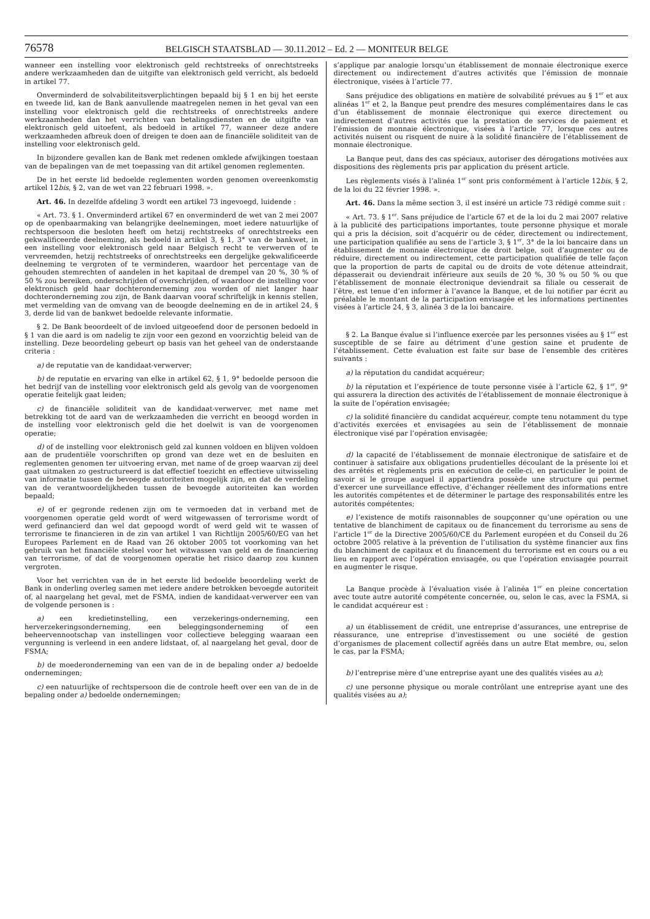76578 BELGISCH STAATSBLAD — 30.11.2012 – Ed. 2 — MONITEUR BELGE
wanneer een instelling voor elektronisch geld rechtstreeks of onrechtstreeks andere werkzaamheden dan de uitgifte van elektronisch geld verricht, als bedoeld in artikel 77.
Onverminderd de solvabiliteitsverplichtingen bepaald bij § 1 en bij het eerste en tweede lid, kan de Bank aanvullende maatregelen nemen in het geval van een instelling voor elektronisch geld die rechtstreeks of onrechtstreeks andere werkzaamheden dan het verrichten van betalingsdiensten en de uitgifte van elektronisch geld uitoefent, als bedoeld in artikel 77, wanneer deze andere werkzaamheden afbreuk doen of dreigen te doen aan de financiële soliditeit van de instelling voor elektronisch geld.
In bijzondere gevallen kan de Bank met redenen omklede afwijkingen toestaan van de bepalingen van de met toepassing van dit artikel genomen reglementen.
De in het eerste lid bedoelde reglementen worden genomen overeenkomstig artikel 12bis, § 2, van de wet van 22 februari 1998. ».
Art. 46. In dezelfde afdeling 3 wordt een artikel 73 ingevoegd, luidende :
« Art. 73. § 1. Onverminderd artikel 67 en onverminderd de wet van 2 mei 2007 op de openbaarmaking van belangrijke deelnemingen, moet iedere natuurlijke of rechtspersoon die besloten heeft om hetzij rechtstreeks of onrechtstreeks een gekwalificeerde deelneming, als bedoeld in artikel 3, § 1, 3° van de bankwet, in een instelling voor elektronisch geld naar Belgisch recht te verwerven of te vervreemden, hetzij rechtstreeks of onrechtstreeks een dergelijke gekwalificeerde deelneming te vergroten of te verminderen, waardoor het percentage van de gehouden stemrechten of aandelen in het kapitaal de drempel van 20 %, 30 % of 50 % zou bereiken, onderschrijden of overschrijden, of waardoor de instelling voor elektronisch geld haar dochteronderneming zou worden of niet langer haar dochteronderneming zou zijn, de Bank daarvan vooraf schriftelijk in kennis stellen, met vermelding van de omvang van de beoogde deelneming en de in artikel 24, § 3, derde lid van de bankwet bedoelde relevante informatie.
§ 2. De Bank beoordeelt of de invloed uitgeoefend door de personen bedoeld in § 1 van die aard is om nadelig te zijn voor een gezond en voorzichtig beleid van de instelling. Deze beoordeling gebeurt op basis van het geheel van de onderstaande criteria :
a) de reputatie van de kandidaat-verwerver;
b) de reputatie en ervaring van elke in artikel 62, § 1, 9° bedoelde persoon die het bedrijf van de instelling voor elektronisch geld als gevolg van de voorgenomen operatie feitelijk gaat leiden;
c) de financiële soliditeit van de kandidaat-verwerver, met name met betrekking tot de aard van de werkzaamheden die verricht en beoogd worden in de instelling voor elektronisch geld die het doelwit is van de voorgenomen operatie;
d) of de instelling voor elektronisch geld zal kunnen voldoen en blijven voldoen aan de prudentiële voorschriften op grond van deze wet en de besluiten en reglementen genomen ter uitvoering ervan, met name of de groep waarvan zij deel gaat uitmaken zo gestructureerd is dat effectief toezicht en effectieve uitwisseling van informatie tussen de bevoegde autoriteiten mogelijk zijn, en dat de verdeling van de verantwoordelijkheden tussen de bevoegde autoriteiten kan worden bepaald;
e) of er gegronde redenen zijn om te vermoeden dat in verband met de voorgenomen operatie geld wordt of werd witgewassen of terrorisme wordt of werd gefinancierd dan wel dat gepoogd wordt of werd geld wit te wassen of terrorisme te financieren in de zin van artikel 1 van Richtlijn 2005/60/EG van het Europees Parlement en de Raad van 26 oktober 2005 tot voorkoming van het gebruik van het financiële stelsel voor het witwassen van geld en de financiering van terrorisme, of dat de voorgenomen operatie het risico daarop zou kunnen vergroten.
Voor het verrichten van de in het eerste lid bedoelde beoordeling werkt de Bank in onderling overleg samen met iedere andere betrokken bevoegde autoriteit of, al naargelang het geval, met de FSMA, indien de kandidaat-verwerver een van de volgende personen is :
a) een kredietinstelling, een verzekerings-onderneming, een herverzekeringsonderneming, een beleggingsonderneming of een beheervennootschap van instellingen voor collectieve belegging waaraan een vergunning is verleend in een andere lidstaat, of, al naargelang het geval, door de FSMA;
b) de moederonderneming van een van de in de bepaling onder a) bedoelde ondernemingen;
c) een natuurlijke of rechtspersoon die de controle heeft over een van de in de bepaling onder a) bedoelde ondernemingen;
s’applique par analogie lorsqu’un établissement de monnaie électronique exerce directement ou indirectement d’autres activités que l’émission de monnaie électronique, visées à l’article 77.
Sans préjudice des obligations en matière de solvabilité prévues au § 1<sup>er</sup> et aux alinéas 1<sup>er</sup> et 2, la Banque peut prendre des mesures complémentaires dans le cas d’un établissement de monnaie électronique qui exerce directement ou indirectement d’autres activités que la prestation de services de paiement et l’émission de monnaie électronique, visées à l’article 77, lorsque ces autres activités nuisent ou risquent de nuire à la solidité financière de l’établissement de monnaie électronique.
La Banque peut, dans des cas spéciaux, autoriser des dérogations motivées aux dispositions des règlements pris par application du présent article.
Les règlements visés à l’alinéa 1<sup>er</sup> sont pris conformément à l’article 12bis, § 2, de la loi du 22 février 1998. ».
Art. 46. Dans la même section 3, il est inséré un article 73 rédigé comme suit :
« Art. 73. § 1<sup>er</sup>. Sans préjudice de l’article 67 et de la loi du 2 mai 2007 relative à la publicité des participations importantes, toute personne physique et morale qui a pris la décision, soit d’acquérir ou de céder, directement ou indirectement, une participation qualifiée au sens de l’article 3, § 1<sup>er</sup>, 3° de la loi bancaire dans un établissement de monnaie électronique de droit belge, soit d’augmenter ou de réduire, directement ou indirectement, cette participation qualifiée de telle façon que la proportion de parts de capital ou de droits de vote détenue atteindrait, dépasserait ou deviendrait inférieure aux seuils de 20 %, 30 % ou 50 % ou que l’établissement de monnaie électronique deviendrait sa filiale ou cesserait de l’être, est tenue d’en informer à l’avance la Banque, et de lui notifier par écrit au préalable le montant de la participation envisagée et les informations pertinentes visées à l’article 24, § 3, alinéa 3 de la loi bancaire.
§ 2. La Banque évalue si l’influence exercée par les personnes visées au § 1<sup>er</sup> est susceptible de se faire au détriment d’une gestion saine et prudente de l’établissement. Cette évaluation est faite sur base de l’ensemble des critères suivants :
a) la réputation du candidat acquéreur;
b) la réputation et l’expérience de toute personne visée à l’article 62, § 1<sup>er</sup>, 9° qui assurera la direction des activités de l’établissement de monnaie électronique à la suite de l’opération envisagée;
c) la solidité financière du candidat acquéreur, compte tenu notamment du type d’activités exercées et envisagées au sein de l’établissement de monnaie électronique visé par l’opération envisagée;
d) la capacité de l’établissement de monnaie électronique de satisfaire et de continuer à satisfaire aux obligations prudentielles découlant de la présente loi et des arrêtés et règlements pris en exécution de celle-ci, en particulier le point de savoir si le groupe auquel il appartiendra possède une structure qui permet d’exercer une surveillance effective, d’échanger réellement des informations entre les autorités compétentes et de déterminer le partage des responsabilités entre les autorités compétentes;
e) l’existence de motifs raisonnables de soupçonner qu’une opération ou une tentative de blanchiment de capitaux ou de financement du terrorisme au sens de l’article 1<sup>er</sup> de la Directive 2005/60/CE du Parlement européen et du Conseil du 26 octobre 2005 relative à la prévention de l’utilisation du système financier aux fins du blanchiment de capitaux et du financement du terrorisme est en cours ou a eu lieu en rapport avec l’opération envisagée, ou que l’opération envisagée pourrait en augmenter le risque.
La Banque procède à l’évaluation visée à l’alinéa 1<sup>er</sup> en pleine concertation avec toute autre autorité compétente concernée, ou, selon le cas, avec la FSMA, si le candidat acquéreur est :
a) un établissement de crédit, une entreprise d’assurances, une entreprise de réassurance, une entreprise d’investissement ou une société de gestion d’organismes de placement collectif agréés dans un autre Etat membre, ou, selon le cas, par la FSMA;
b) l’entreprise mère d’une entreprise ayant une des qualités visées au a);
c) une personne physique ou morale contrôlant une entreprise ayant une des qualités visées au a);